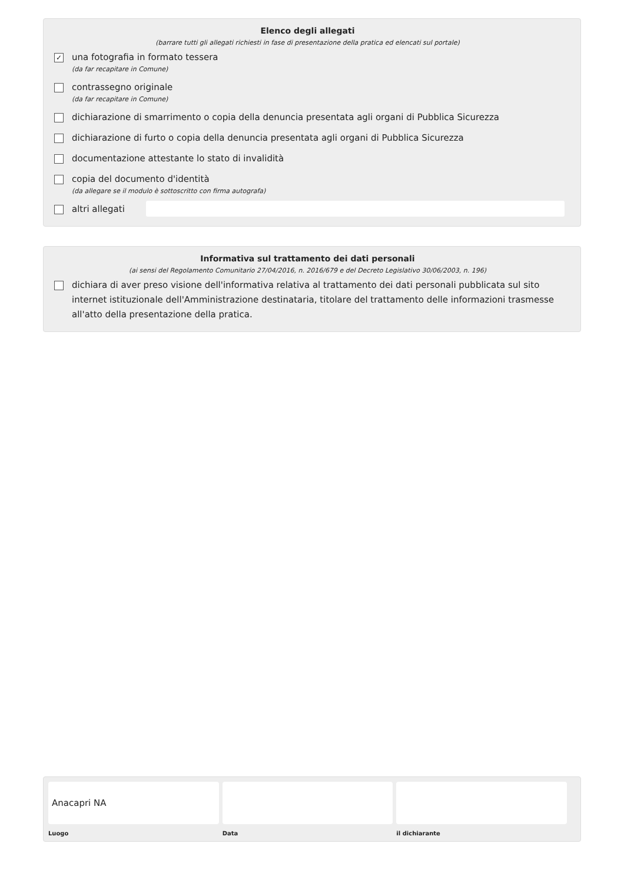Elenco degli allegati
(barrare tutti gli allegati richiesti in fase di presentazione della pratica ed elencati sul portale)
✓
una fotografia in formato tessera
(da far recapitare in Comune)
contrassegno originale
(da far recapitare in Comune)
dichiarazione di smarrimento o copia della denuncia presentata agli organi di Pubblica Sicurezza
dichiarazione di furto o copia della denuncia presentata agli organi di Pubblica Sicurezza
documentazione attestante lo stato di invalidità
copia del documento d'identità
(da allegare se il modulo è sottoscritto con firma autografa)
altri allegati
Informativa sul trattamento dei dati personali
(ai sensi del Regolamento Comunitario 27/04/2016, n. 2016/679 e del Decreto Legislativo 30/06/2003, n. 196)
dichiara di aver preso visione dell'informativa relativa al trattamento dei dati personali pubblicata sul sito internet istituzionale dell'Amministrazione destinataria, titolare del trattamento delle informazioni trasmesse all'atto della presentazione della pratica.
Anacapri NA
Luogo
Data il dichiarante